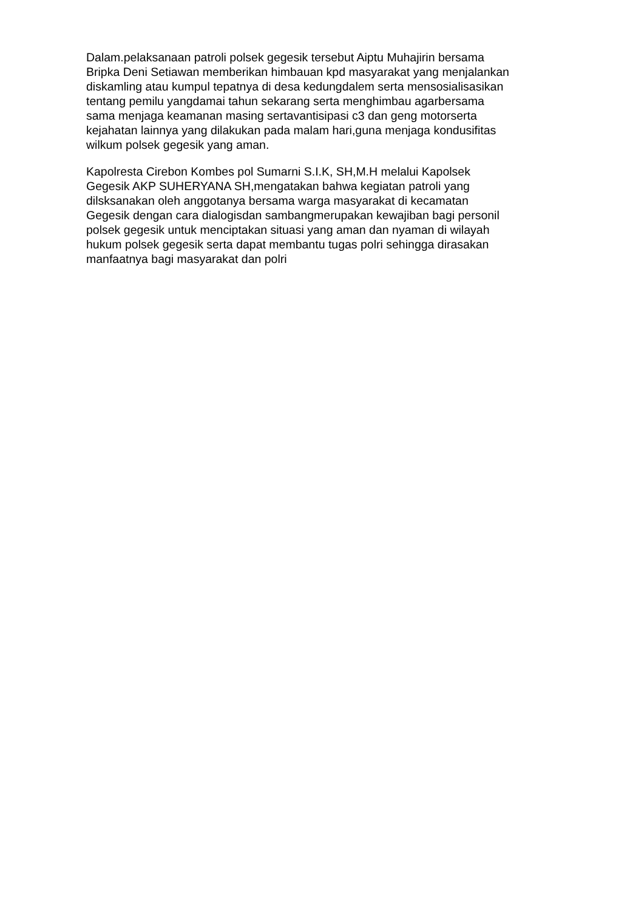Dalam.pelaksanaan patroli polsek gegesik tersebut Aiptu Muhajirin bersama Bripka Deni Setiawan memberikan himbauan kpd masyarakat yang menjalankan diskamling atau kumpul tepatnya di desa kedungdalem serta mensosialisasikan tentang pemilu yangdamai tahun sekarang serta menghimbau agarbersama sama menjaga keamanan masing sertavantisipasi c3 dan geng motorserta kejahatan lainnya yang dilakukan pada malam hari,guna menjaga kondusifitas wilkum polsek gegesik yang aman.
Kapolresta Cirebon Kombes pol Sumarni S.I.K, SH,M.H melalui Kapolsek Gegesik AKP SUHERYANA SH,mengatakan bahwa kegiatan patroli yang dilsksanakan oleh anggotanya bersama warga masyarakat di kecamatan Gegesik dengan cara dialogisdan sambangmerupakan kewajiban bagi personil polsek gegesik untuk menciptakan situasi yang aman dan nyaman di wilayah hukum polsek gegesik serta dapat membantu tugas polri sehingga dirasakan manfaatnya bagi masyarakat dan polri